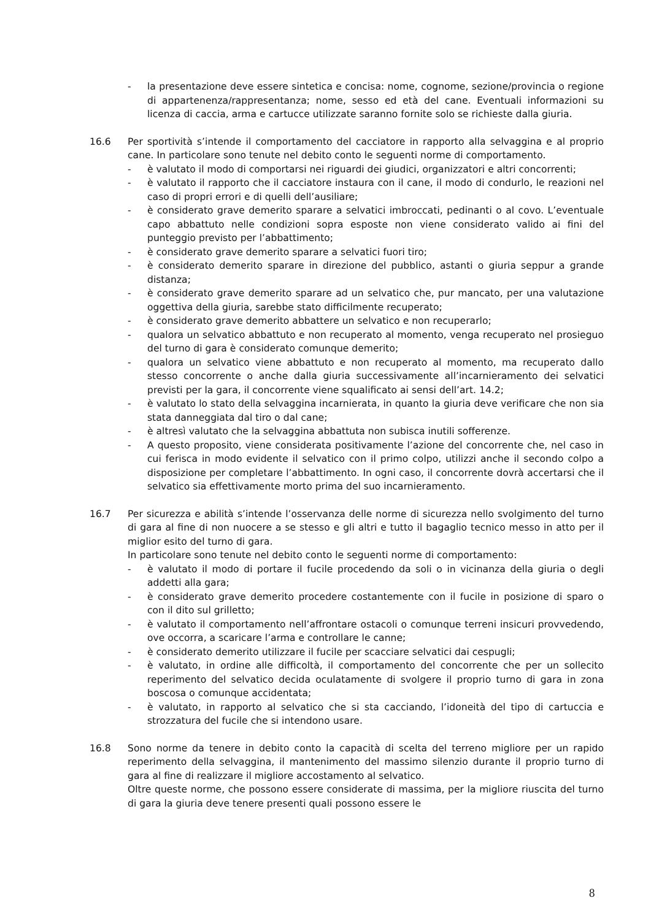- la presentazione deve essere sintetica e concisa: nome, cognome, sezione/provincia o regione di appartenenza/rappresentanza; nome, sesso ed età del cane. Eventuali informazioni su licenza di caccia, arma e cartucce utilizzate saranno fornite solo se richieste dalla giuria.
16.6 Per sportività s’intende il comportamento del cacciatore in rapporto alla selvaggina e al proprio cane. In particolare sono tenute nel debito conto le seguenti norme di comportamento.
- è valutato il modo di comportarsi nei riguardi dei giudici, organizzatori e altri concorrenti;
- è valutato il rapporto che il cacciatore instaura con il cane, il modo di condurlo, le reazioni nel caso di propri errori e di quelli dell’ausiliare;
- è considerato grave demerito sparare a selvatici imbroccati, pedinanti o al covo. L’eventuale capo abbattuto nelle condizioni sopra esposte non viene considerato valido ai fini del punteggio previsto per l’abbattimento;
- è considerato grave demerito sparare a selvatici fuori tiro;
- è considerato demerito sparare in direzione del pubblico, astanti o giuria seppur a grande distanza;
- è considerato grave demerito sparare ad un selvatico che, pur mancato, per una valutazione oggettiva della giuria, sarebbe stato difficilmente recuperato;
- è considerato grave demerito abbattere un selvatico e non recuperarlo;
- qualora un selvatico abbattuto e non recuperato al momento, venga recuperato nel prosieguo del turno di gara è considerato comunque demerito;
- qualora un selvatico viene abbattuto e non recuperato al momento, ma recuperato dallo stesso concorrente o anche dalla giuria successivamente all’incarnieramento dei selvatici previsti per la gara, il concorrente viene squalificato ai sensi dell’art. 14.2;
- è valutato lo stato della selvaggina incarnierata, in quanto la giuria deve verificare che non sia stata danneggiata dal tiro o dal cane;
- è altresì valutato che la selvaggina abbattuta non subisca inutili sofferenze.
- A questo proposito, viene considerata positivamente l’azione del concorrente che, nel caso in cui ferisca in modo evidente il selvatico con il primo colpo, utilizzi anche il secondo colpo a disposizione per completare l’abbattimento. In ogni caso, il concorrente dovrà accertarsi che il selvatico sia effettivamente morto prima del suo incarnieramento.
16.7 Per sicurezza e abilità s’intende l’osservanza delle norme di sicurezza nello svolgimento del turno di gara al fine di non nuocere a se stesso e gli altri e tutto il bagaglio tecnico messo in atto per il miglior esito del turno di gara.
In particolare sono tenute nel debito conto le seguenti norme di comportamento:
- è valutato il modo di portare il fucile procedendo da soli o in vicinanza della giuria o degli addetti alla gara;
- è considerato grave demerito procedere costantemente con il fucile in posizione di sparo o con il dito sul grilletto;
- è valutato il comportamento nell’affrontare ostacoli o comunque terreni insicuri provvedendo, ove occorra, a scaricare l’arma e controllare le canne;
- è considerato demerito utilizzare il fucile per scacciare selvatici dai cespugli;
- è valutato, in ordine alle difficoltà, il comportamento del concorrente che per un sollecito reperimento del selvatico decida oculatamente di svolgere il proprio turno di gara in zona boscosa o comunque accidentata;
- è valutato, in rapporto al selvatico che si sta cacciando, l’idoneità del tipo di cartuccia e strozzatura del fucile che si intendono usare.
16.8 Sono norme da tenere in debito conto la capacità di scelta del terreno migliore per un rapido reperimento della selvaggina, il mantenimento del massimo silenzio durante il proprio turno di gara al fine di realizzare il migliore accostamento al selvatico.
Oltre queste norme, che possono essere considerate di massima, per la migliore riuscita del turno di gara la giuria deve tenere presenti quali possono essere le
8